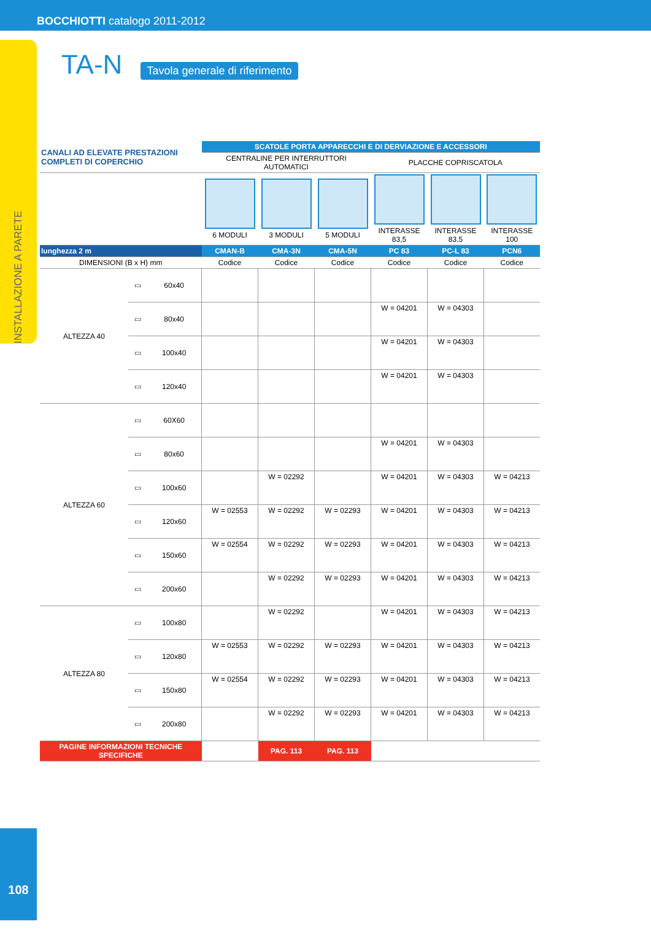BOCCHIOTTI catalogo 2011-2012
INSTALLAZIONE A PARETE
108
TA-N
Tavola generale di riferimento
| CANALI AD ELEVATE PRESTAZIONI COMPLETI DI COPERCHIO | | | SCATOLE PORTA APPARECCHI E DI DERVIAZIONE E ACCESSORI | | | | | |
| | | | CENTRALINE PER INTERRUTTORI AUTOMATICI | | | PLACCHE COPRISCATOLA | | |
| | | | 6 MODULI | 3 MODULI | 5 MODULI | INTERASSE 83,5 | INTERASSE 83,5 | INTERASSE 100 |
| lunghezza 2 m | | | CMAN-B | CMA-3N | CMA-5N | PC 83 | PC-L 83 | PCN6 |
| DIMENSIONI (B x H) mm | | | Codice | Codice | Codice | Codice | Codice | Codice |
| ALTEZZA 40 | ▭ | 60x40 | | | | | | |
| | ▭ | 80x40 | | | | W = 04201 | W = 04303 | |
| | ▭ | 100x40 | | | | W = 04201 | W = 04303 | |
| | ▭ | 120x40 | | | | W = 04201 | W = 04303 | |
| ALTEZZA 60 | ▭ | 60X60 | | | | | | |
| | ▭ | 80x60 | | | | W = 04201 | W = 04303 | |
| | ▭ | 100x60 | | W = 02292 | | W = 04201 | W = 04303 | W = 04213 |
| | ▭ | 120x60 | W = 02553 | W = 02292 | W = 02293 | W = 04201 | W = 04303 | W = 04213 |
| | ▭ | 150x60 | W = 02554 | W = 02292 | W = 02293 | W = 04201 | W = 04303 | W = 04213 |
| | ▭ | 200x60 | | W = 02292 | W = 02293 | W = 04201 | W = 04303 | W = 04213 |
| ALTEZZA 80 | ▭ | 100x80 | | W = 02292 | | W = 04201 | W = 04303 | W = 04213 |
| | ▭ | 120x80 | W = 02553 | W = 02292 | W = 02293 | W = 04201 | W = 04303 | W = 04213 |
| | ▭ | 150x80 | W = 02554 | W = 02292 | W = 02293 | W = 04201 | W = 04303 | W = 04213 |
| | ▭ | 200x80 | | W = 02292 | W = 02293 | W = 04201 | W = 04303 | W = 04213 |
| PAGINE INFORMAZIONI TECNICHE SPECIFICHE | | | | PAG. 113 | PAG. 113 | | | |